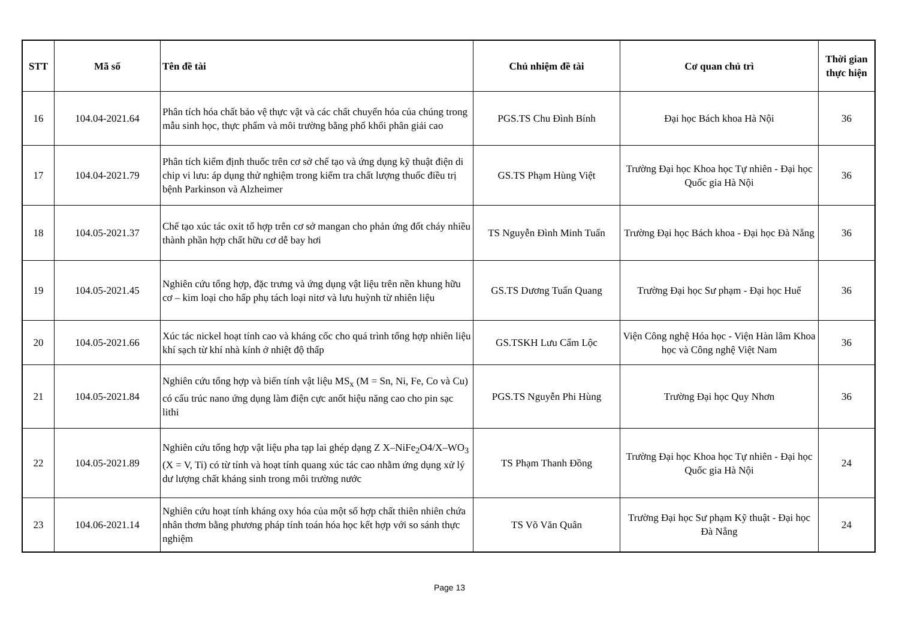| STT | Mã số | Tên đề tài | Chủ nhiệm đề tài | Cơ quan chủ trì | Thời gian thực hiện |
| --- | --- | --- | --- | --- | --- |
| 16 | 104.04-2021.64 | Phân tích hóa chất bảo vệ thực vật và các chất chuyển hóa của chúng trong mẫu sinh học, thực phẩm và môi trường bằng phổ khối phân giải cao | PGS.TS Chu Đình Bính | Đại học Bách khoa Hà Nội | 36 |
| 17 | 104.04-2021.79 | Phân tích kiểm định thuốc trên cơ sở chế tạo và ứng dụng kỹ thuật điện di chip vi lưu: áp dụng thử nghiệm trong kiểm tra chất lượng thuốc điều trị bệnh Parkinson và Alzheimer | GS.TS Phạm Hùng Việt | Trường Đại học Khoa học Tự nhiên - Đại học Quốc gia Hà Nội | 36 |
| 18 | 104.05-2021.37 | Chế tạo xúc tác oxit tổ hợp trên cơ sở mangan cho phản ứng đốt cháy nhiều thành phần hợp chất hữu cơ dễ bay hơi | TS Nguyễn Đình Minh Tuấn | Trường Đại học Bách khoa - Đại học Đà Nẵng | 36 |
| 19 | 104.05-2021.45 | Nghiên cứu tổng hợp, đặc trưng và ứng dụng vật liệu trên nền khung hữu cơ – kim loại cho hấp phụ tách loại nitơ và lưu huỳnh từ nhiên liệu | GS.TS Dương Tuấn Quang | Trường Đại học Sư phạm - Đại học Huế | 36 |
| 20 | 104.05-2021.66 | Xúc tác nickel hoạt tính cao và kháng cốc cho quá trình tổng hợp nhiên liệu khí sạch từ khí nhà kính ở nhiệt độ thấp | GS.TSKH Lưu Cẩm Lộc | Viện Công nghệ Hóa học - Viện Hàn lâm Khoa học và Công nghệ Việt Nam | 36 |
| 21 | 104.05-2021.84 | Nghiên cứu tổng hợp và biến tính vật liệu MS<sub>x</sub> (M = Sn, Ni, Fe, Co và Cu) có cấu trúc nano ứng dụng làm điện cực anốt hiệu năng cao cho pin sạc lithi | PGS.TS Nguyễn Phi Hùng | Trường Đại học Quy Nhơn | 36 |
| 22 | 104.05-2021.89 | Nghiên cứu tổng hợp vật liệu pha tạp lai ghép dạng Z X–NiFe<sub>2</sub>O4/X–WO<sub>3</sub> (X = V, Ti) có từ tính và hoạt tính quang xúc tác cao nhằm ứng dụng xử lý dư lượng chất kháng sinh trong môi trường nước | TS Phạm Thanh Đồng | Trường Đại học Khoa học Tự nhiên - Đại học Quốc gia Hà Nội | 24 |
| 23 | 104.06-2021.14 | Nghiên cứu hoạt tính kháng oxy hóa của một số hợp chất thiên nhiên chứa nhân thơm bằng phương pháp tính toán hóa học kết hợp với so sánh thực nghiệm | TS Võ Văn Quân | Trường Đại học Sư phạm Kỹ thuật - Đại học Đà Nẵng | 24 |
Page 13